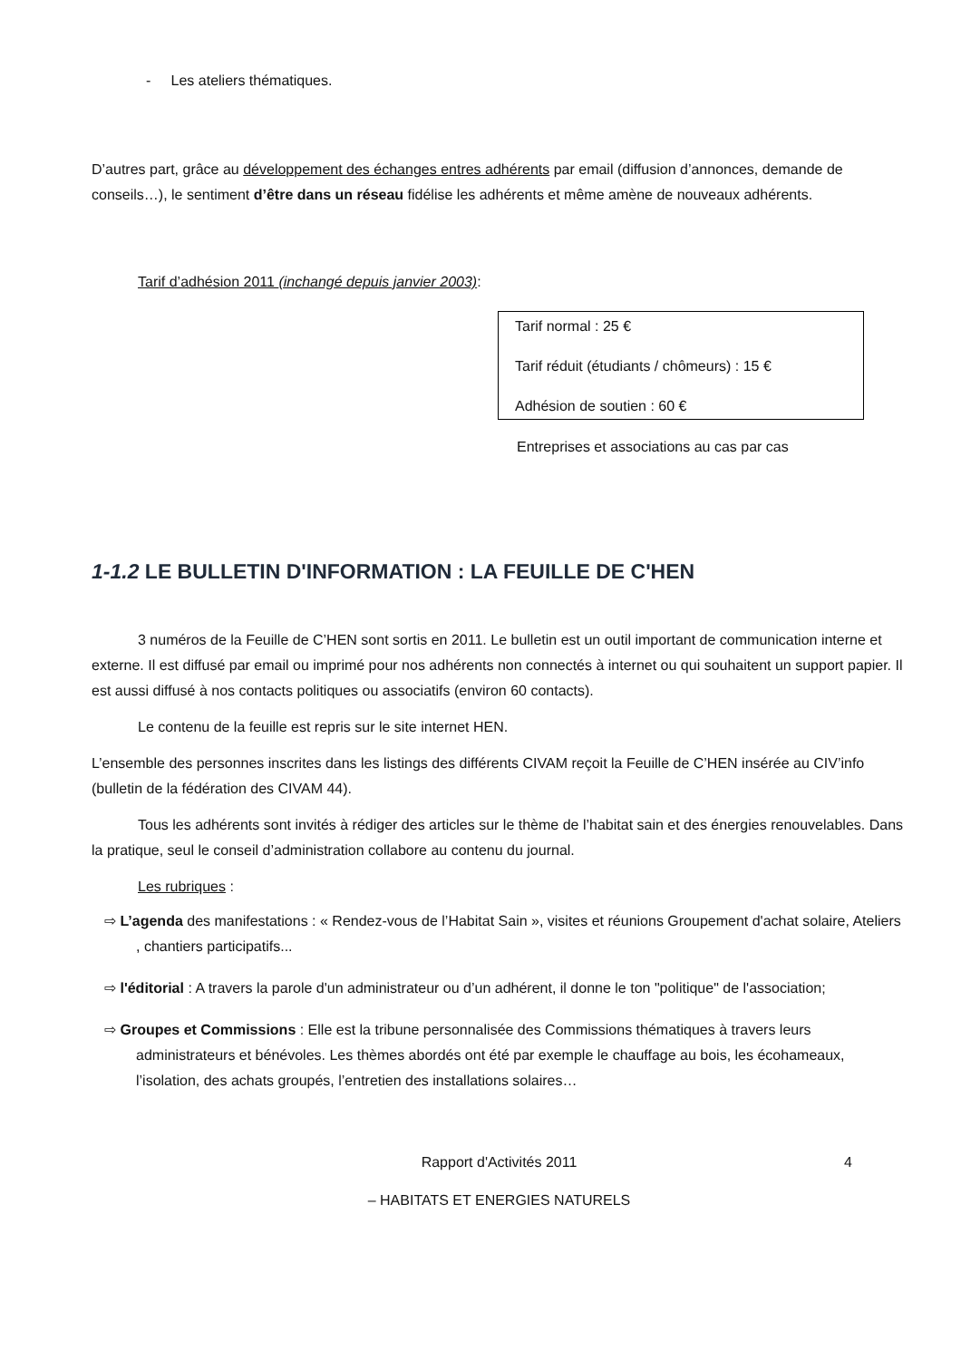- Les ateliers thématiques.
D’autres part, grâce au développement des échanges entres adhérents par email (diffusion d’annonces, demande de conseils…), le sentiment d’être dans un réseau fidélise les adhérents et même amène de nouveaux adhérents.
Tarif d’adhésion 2011 (inchangé depuis janvier 2003):
Tarif normal : 25 €
Tarif réduit (étudiants / chômeurs) : 15 €
Adhésion de soutien : 60 €
Entreprises et associations au cas par cas
1-1.2 LE BULLETIN D'INFORMATION : LA FEUILLE DE C'HEN
3 numéros de la Feuille de C’HEN sont sortis en 2011. Le bulletin est un outil important de communication interne et externe. Il est diffusé par email ou imprimé pour nos adhérents non connectés à internet ou qui souhaitent un support papier. Il est aussi diffusé à nos contacts politiques ou associatifs (environ 60 contacts).
Le contenu de la feuille est repris sur le site internet HEN.
L’ensemble des personnes inscrites dans les listings des différents CIVAM reçoit la Feuille de C’HEN insérée au CIV’info (bulletin de la fédération des CIVAM 44).
Tous les adhérents sont invités à rédiger des articles sur le thème de l’habitat sain et des énergies renouvelables. Dans la pratique, seul le conseil d’administration collabore au contenu du journal.
Les rubriques :
⇨ L’agenda des manifestations : « Rendez-vous de l’Habitat Sain », visites et réunions Groupement d'achat solaire, Ateliers , chantiers participatifs...
⇨ l'éditorial : A travers la parole d'un administrateur ou d’un adhérent, il donne le ton "politique" de l'association;
⇨ Groupes et Commissions : Elle est la tribune personnalisée des Commissions thématiques à travers leurs administrateurs et bénévoles. Les thèmes abordés ont été par exemple le chauffage au bois, les écohameaux, l’isolation, des achats groupés, l’entretien des installations solaires…
Rapport d'Activités 2011 4
– HABITATS ET ENERGIES NATURELS